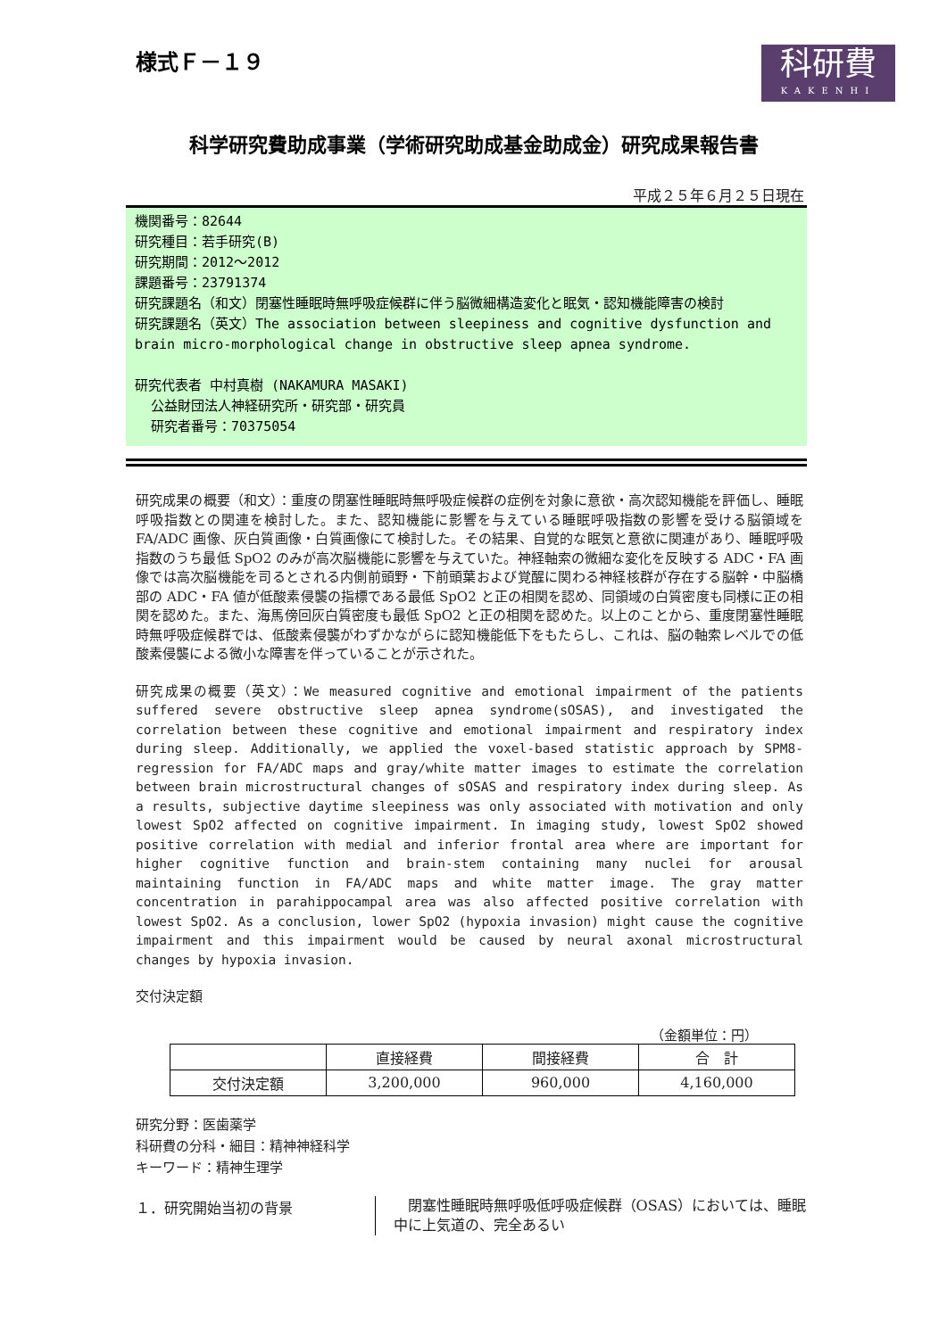様式Ｆ－１９
科研費
KAKENHI
科学研究費助成事業（学術研究助成基金助成金）研究成果報告書
平成２５年６月２５日現在
機関番号：82644
研究種目：若手研究(B)
研究期間：2012～2012
課題番号：23791374
研究課題名（和文）閉塞性睡眠時無呼吸症候群に伴う脳微細構造変化と眠気・認知機能障害の検討
研究課題名（英文）The association between sleepiness and cognitive dysfunction and brain micro-morphological change in obstructive sleep apnea syndrome.
研究代表者 中村真樹 (NAKAMURA MASAKI)
公益財団法人神経研究所・研究部・研究員
研究者番号：70375054
研究成果の概要（和文）：重度の閉塞性睡眠時無呼吸症候群の症例を対象に意欲・高次認知機能を評価し、睡眠呼吸指数との関連を検討した。また、認知機能に影響を与えている睡眠呼吸指数の影響を受ける脳領域を FA/ADC 画像、灰白質画像・白質画像にて検討した。その結果、自覚的な眠気と意欲に関連があり、睡眠呼吸指数のうち最低 SpO2 のみが高次脳機能に影響を与えていた。神経軸索の微細な変化を反映する ADC・FA 画像では高次脳機能を司るとされる内側前頭野・下前頭葉および覚醒に関わる神経核群が存在する脳幹・中脳橋部の ADC・FA 値が低酸素侵襲の指標である最低 SpO2 と正の相関を認め、同領域の白質密度も同様に正の相関を認めた。また、海馬傍回灰白質密度も最低 SpO2 と正の相関を認めた。以上のことから、重度閉塞性睡眠時無呼吸症候群では、低酸素侵襲がわずかながらに認知機能低下をもたらし、これは、脳の軸索レベルでの低酸素侵襲による微小な障害を伴っていることが示された。
研究成果の概要（英文）：We measured cognitive and emotional impairment of the patients suffered severe obstructive sleep apnea syndrome(sOSAS), and investigated the correlation between these cognitive and emotional impairment and respiratory index during sleep. Additionally, we applied the voxel-based statistic approach by SPM8-regression for FA/ADC maps and gray/white matter images to estimate the correlation between brain microstructural changes of sOSAS and respiratory index during sleep. As a results, subjective daytime sleepiness was only associated with motivation and only lowest SpO2 affected on cognitive impairment. In imaging study, lowest SpO2 showed positive correlation with medial and inferior frontal area where are important for higher cognitive function and brain-stem containing many nuclei for arousal maintaining function in FA/ADC maps and white matter image. The gray matter concentration in parahippocampal area was also affected positive correlation with lowest SpO2. As a conclusion, lower SpO2 (hypoxia invasion) might cause the cognitive impairment and this impairment would be caused by neural axonal microstructural changes by hypoxia invasion.
交付決定額
（金額単位：円）
| | 直接経費 | 間接経費 | 合 計 |
| --- | --- | --- | --- |
| 交付決定額 | 3,200,000 | 960,000 | 4,160,000 |
研究分野：医歯薬学
科研費の分科・細目：精神神経科学
キーワード：精神生理学
１．研究開始当初の背景
　閉塞性睡眠時無呼吸低呼吸症候群（OSAS）においては、睡眠中に上気道の、完全あるい